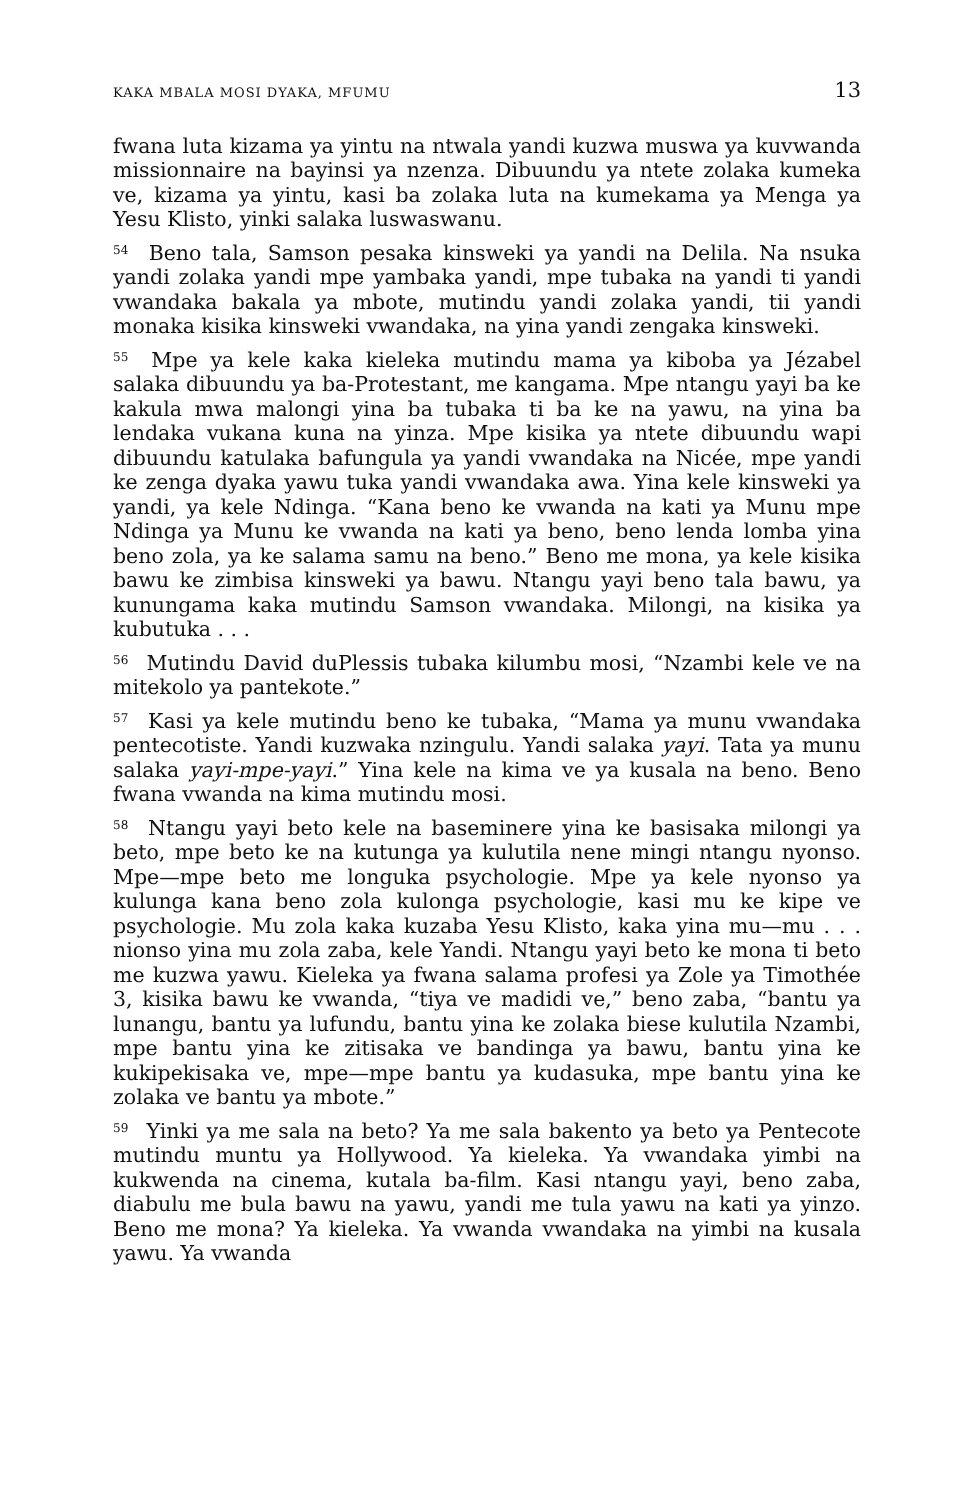KAKA MBALA MOSI DYAKA, MFUMU 13
fwana luta kizama ya yintu na ntwala yandi kuzwa muswa ya kuvwanda missionnaire na bayinsi ya nzenza. Dibuundu ya ntete zolaka kumeka ve, kizama ya yintu, kasi ba zolaka luta na kumekama ya Menga ya Yesu Klisto, yinki salaka luswaswanu.
<sup>54</sup> Beno tala, Samson pesaka kinsweki ya yandi na Delila. Na nsuka yandi zolaka yandi mpe yambaka yandi, mpe tubaka na yandi ti yandi vwandaka bakala ya mbote, mutindu yandi zolaka yandi, tii yandi monaka kisika kinsweki vwandaka, na yina yandi zengaka kinsweki.
<sup>55</sup> Mpe ya kele kaka kieleka mutindu mama ya kiboba ya Jézabel salaka dibuundu ya ba-Protestant, me kangama. Mpe ntangu yayi ba ke kakula mwa malongi yina ba tubaka ti ba ke na yawu, na yina ba lendaka vukana kuna na yinza. Mpe kisika ya ntete dibuundu wapi dibuundu katulaka bafungula ya yandi vwandaka na Nicée, mpe yandi ke zenga dyaka yawu tuka yandi vwandaka awa. Yina kele kinsweki ya yandi, ya kele Ndinga. “Kana beno ke vwanda na kati ya Munu mpe Ndinga ya Munu ke vwanda na kati ya beno, beno lenda lomba yina beno zola, ya ke salama samu na beno.” Beno me mona, ya kele kisika bawu ke zimbisa kinsweki ya bawu. Ntangu yayi beno tala bawu, ya kunungama kaka mutindu Samson vwandaka. Milongi, na kisika ya kubutuka . . .
<sup>56</sup> Mutindu David duPlessis tubaka kilumbu mosi, “Nzambi kele ve na mitekolo ya pantekote.”
<sup>57</sup> Kasi ya kele mutindu beno ke tubaka, “Mama ya munu vwandaka pentecotiste. Yandi kuzwaka nzingulu. Yandi salaka yayi. Tata ya munu salaka yayi-mpe-yayi.” Yina kele na kima ve ya kusala na beno. Beno fwana vwanda na kima mutindu mosi.
<sup>58</sup> Ntangu yayi beto kele na baseminere yina ke basisaka milongi ya beto, mpe beto ke na kutunga ya kulutila nene mingi ntangu nyonso. Mpe—mpe beto me longuka psychologie. Mpe ya kele nyonso ya kulunga kana beno zola kulonga psychologie, kasi mu ke kipe ve psychologie. Mu zola kaka kuzaba Yesu Klisto, kaka yina mu—mu . . . nionso yina mu zola zaba, kele Yandi. Ntangu yayi beto ke mona ti beto me kuzwa yawu. Kieleka ya fwana salama profesi ya Zole ya Timothée 3, kisika bawu ke vwanda, “tiya ve madidi ve,” beno zaba, “bantu ya lunangu, bantu ya lufundu, bantu yina ke zolaka biese kulutila Nzambi, mpe bantu yina ke zitisaka ve bandinga ya bawu, bantu yina ke kukipekisaka ve, mpe—mpe bantu ya kudasuka, mpe bantu yina ke zolaka ve bantu ya mbote.”
<sup>59</sup> Yinki ya me sala na beto? Ya me sala bakento ya beto ya Pentecote mutindu muntu ya Hollywood. Ya kieleka. Ya vwandaka yimbi na kukwenda na cinema, kutala ba-film. Kasi ntangu yayi, beno zaba, diabulu me bula bawu na yawu, yandi me tula yawu na kati ya yinzo. Beno me mona? Ya kieleka. Ya vwanda vwandaka na yimbi na kusala yawu. Ya vwanda